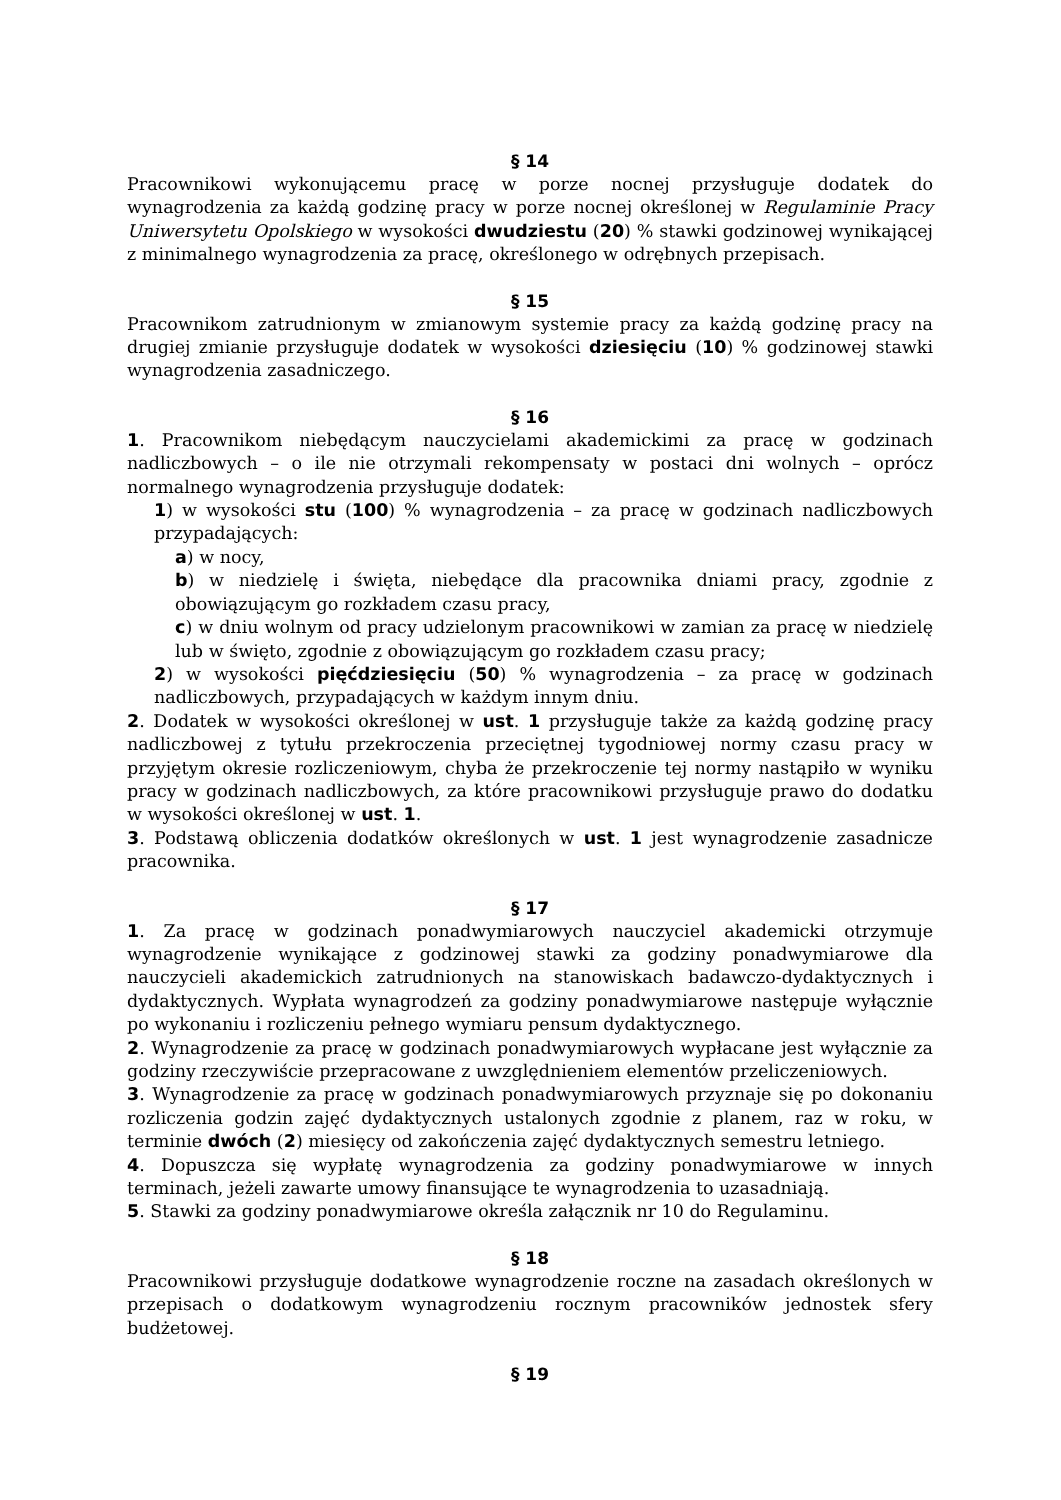§ 14
Pracownikowi wykonującemu pracę w porze nocnej przysługuje dodatek do wynagrodzenia za każdą godzinę pracy w porze nocnej określonej w Regulaminie Pracy Uniwersytetu Opolskiego w wysokości dwudziestu (20) % stawki godzinowej wynikającej z minimalnego wynagrodzenia za pracę, określonego w odrębnych przepisach.
§ 15
Pracownikom zatrudnionym w zmianowym systemie pracy za każdą godzinę pracy na drugiej zmianie przysługuje dodatek w wysokości dziesięciu (10) % godzinowej stawki wynagrodzenia zasadniczego.
§ 16
1. Pracownikom niebędącym nauczycielami akademickimi za pracę w godzinach nadliczbowych – o ile nie otrzymali rekompensaty w postaci dni wolnych – oprócz normalnego wynagrodzenia przysługuje dodatek:
1) w wysokości stu (100) % wynagrodzenia – za pracę w godzinach nadliczbowych przypadających:
a) w nocy,
b) w niedzielę i święta, niebędące dla pracownika dniami pracy, zgodnie z obowiązującym go rozkładem czasu pracy,
c) w dniu wolnym od pracy udzielonym pracownikowi w zamian za pracę w niedzielę lub w święto, zgodnie z obowiązującym go rozkładem czasu pracy;
2) w wysokości pięćdziesięciu (50) % wynagrodzenia – za pracę w godzinach nadliczbowych, przypadających w każdym innym dniu.
2. Dodatek w wysokości określonej w ust. 1 przysługuje także za każdą godzinę pracy nadliczbowej z tytułu przekroczenia przeciętnej tygodniowej normy czasu pracy w przyjętym okresie rozliczeniowym, chyba że przekroczenie tej normy nastąpiło w wyniku pracy w godzinach nadliczbowych, za które pracownikowi przysługuje prawo do dodatku w wysokości określonej w ust. 1.
3. Podstawą obliczenia dodatków określonych w ust. 1 jest wynagrodzenie zasadnicze pracownika.
§ 17
1. Za pracę w godzinach ponadwymiarowych nauczyciel akademicki otrzymuje wynagrodzenie wynikające z godzinowej stawki za godziny ponadwymiarowe dla nauczycieli akademickich zatrudnionych na stanowiskach badawczo-dydaktycznych i dydaktycznych. Wypłata wynagrodzeń za godziny ponadwymiarowe następuje wyłącznie po wykonaniu i rozliczeniu pełnego wymiaru pensum dydaktycznego.
2. Wynagrodzenie za pracę w godzinach ponadwymiarowych wypłacane jest wyłącznie za godziny rzeczywiście przepracowane z uwzględnieniem elementów przeliczeniowych.
3. Wynagrodzenie za pracę w godzinach ponadwymiarowych przyznaje się po dokonaniu rozliczenia godzin zajęć dydaktycznych ustalonych zgodnie z planem, raz w roku, w terminie dwóch (2) miesięcy od zakończenia zajęć dydaktycznych semestru letniego.
4. Dopuszcza się wypłatę wynagrodzenia za godziny ponadwymiarowe w innych terminach, jeżeli zawarte umowy finansujące te wynagrodzenia to uzasadniają.
5. Stawki za godziny ponadwymiarowe określa załącznik nr 10 do Regulaminu.
§ 18
Pracownikowi przysługuje dodatkowe wynagrodzenie roczne na zasadach określonych w przepisach o dodatkowym wynagrodzeniu rocznym pracowników jednostek sfery budżetowej.
§ 19